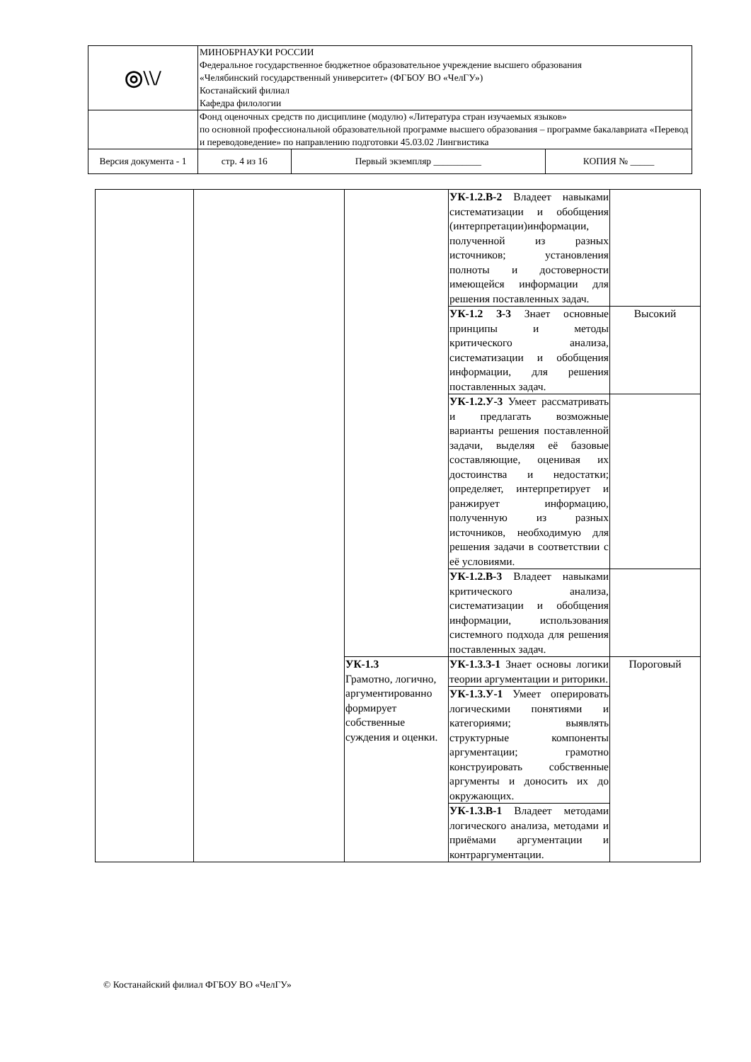| ◎\\/ | МИНОБРНАУКИ РОССИИ Федеральное государственное бюджетное образовательное учреждение высшего образования «Челябинский государственный университет» (ФГБОУ ВО «ЧелГУ») Костанайский филиал Кафедра филологии | | | |
| | Фонд оценочных средств по дисциплине (модулю) «Литература стран изучаемых языков» по основной профессиональной образовательной программе высшего образования – программе бакалавриата «Перевод и переводоведение» по направлению подготовки 45.03.02 Лингвистика | | | |
| Версия документа - 1 | | стр. 4 из 16 | Первый экземпляр __________ | КОПИЯ № _____ |
| | | | УК-1.2.В-2 Владеет навыками систематизации и обобщения (интерпретации)информации, полученной из разных источников; установления полноты и достоверности имеющейся информации для решения поставленных задач. | |
| | | | УК-1.2 З-3 Знает основные принципы и методы критического анализа, систематизации и обобщения информации, для решения поставленных задач. | Высокий |
| | | | УК-1.2.У-3 Умеет рассматривать и предлагать возможные варианты решения поставленной задачи, выделяя её базовые составляющие, оценивая их достоинства и недостатки; определяет, интерпретирует и ранжирует информацию, полученную из разных источников, необходимую для решения задачи в соответствии с её условиями. | |
| | | | УК-1.2.В-3 Владеет навыками критического анализа, систематизации и обобщения информации, использования системного подхода для решения поставленных задач. | |
| | | УК-1.3 Грамотно, логично, аргументированно формирует собственные суждения и оценки. | УК-1.3.З-1 Знает основы логики теории аргументации и риторики. | Пороговый |
| | | | УК-1.3.У-1 Умеет оперировать логическими понятиями и категориями; выявлять структурные компоненты аргументации; грамотно конструировать собственные аргументы и доносить их до окружающих. | |
| | | | УК-1.3.В-1 Владеет методами логического анализа, методами и приёмами аргументации и контраргументации. | |
© Костанайский филиал ФГБОУ ВО «ЧелГУ»